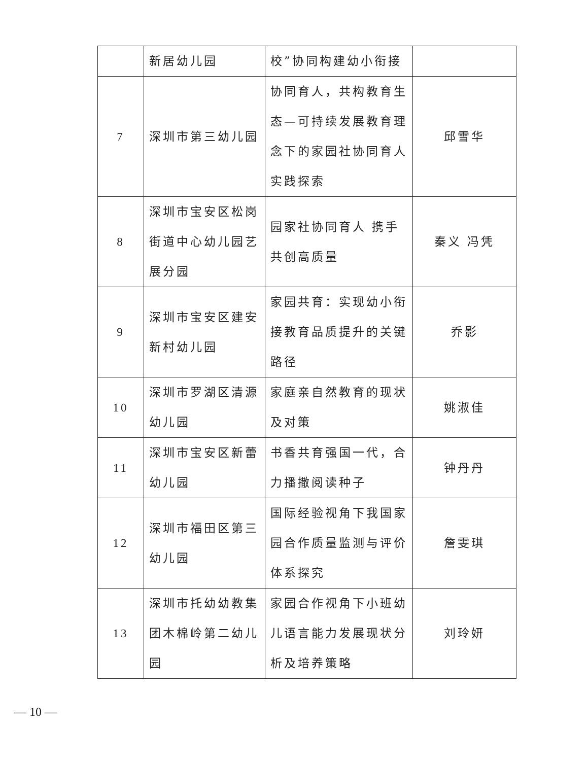| | 新居幼儿园 | 校”协同构建幼小衔接 | |
| 7 | 深圳市第三幼儿园 | 协同育人，共构教育生态—可持续发展教育理念下的家园社协同育人实践探索 | 邱雪华 |
| 8 | 深圳市宝安区松岗街道中心幼儿园艺展分园 | 园家社协同育人 携手共创高质量 | 秦义 冯凭 |
| 9 | 深圳市宝安区建安新村幼儿园 | 家园共育：实现幼小衔接教育品质提升的关键路径 | 乔影 |
| 10 | 深圳市罗湖区清源幼儿园 | 家庭亲自然教育的现状及对策 | 姚淑佳 |
| 11 | 深圳市宝安区新蕾幼儿园 | 书香共育强国一代，合力播撒阅读种子 | 钟丹丹 |
| 12 | 深圳市福田区第三幼儿园 | 国际经验视角下我国家园合作质量监测与评价体系探究 | 詹雯琪 |
| 13 | 深圳市托幼幼教集团木棉岭第二幼儿园 | 家园合作视角下小班幼儿语言能力发展现状分析及培养策略 | 刘玲妍 |
— 10 —